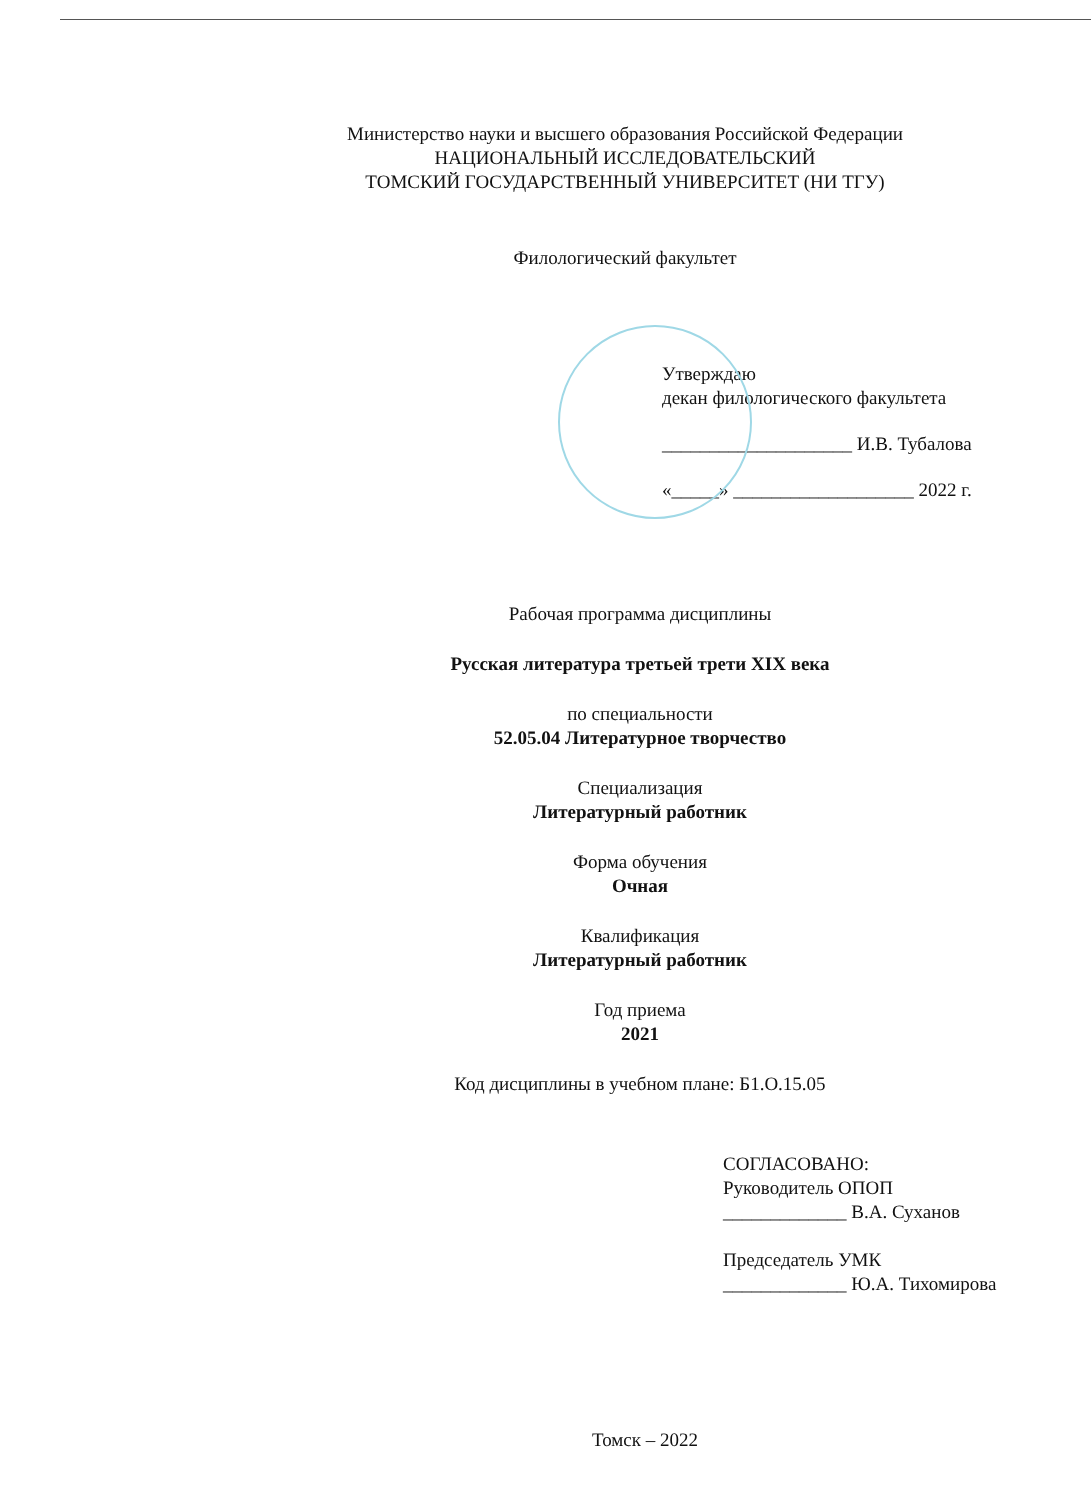Министерство науки и высшего образования Российской Федерации
НАЦИОНАЛЬНЫЙ ИССЛЕДОВАТЕЛЬСКИЙ
ТОМСКИЙ ГОСУДАРСТВЕННЫЙ УНИВЕРСИТЕТ (НИ ТГУ)
Филологический факультет
Утверждаю
декан филологического факультета
____________________ И.В. Тубалова
«_____» ___________________ 2022 г.
Рабочая программа дисциплины
Русская литература третьей трети XIX века
по специальности
52.05.04 Литературное творчество
Специализация
Литературный работник
Форма обучения
Очная
Квалификация
Литературный работник
Год приема
2021
Код дисциплины в учебном плане: Б1.О.15.05
СОГЛАСОВАНО:
Руководитель ОПОП
_____________ В.А. Суханов
Председатель УМК
_____________ Ю.А. Тихомирова
Томск – 2022